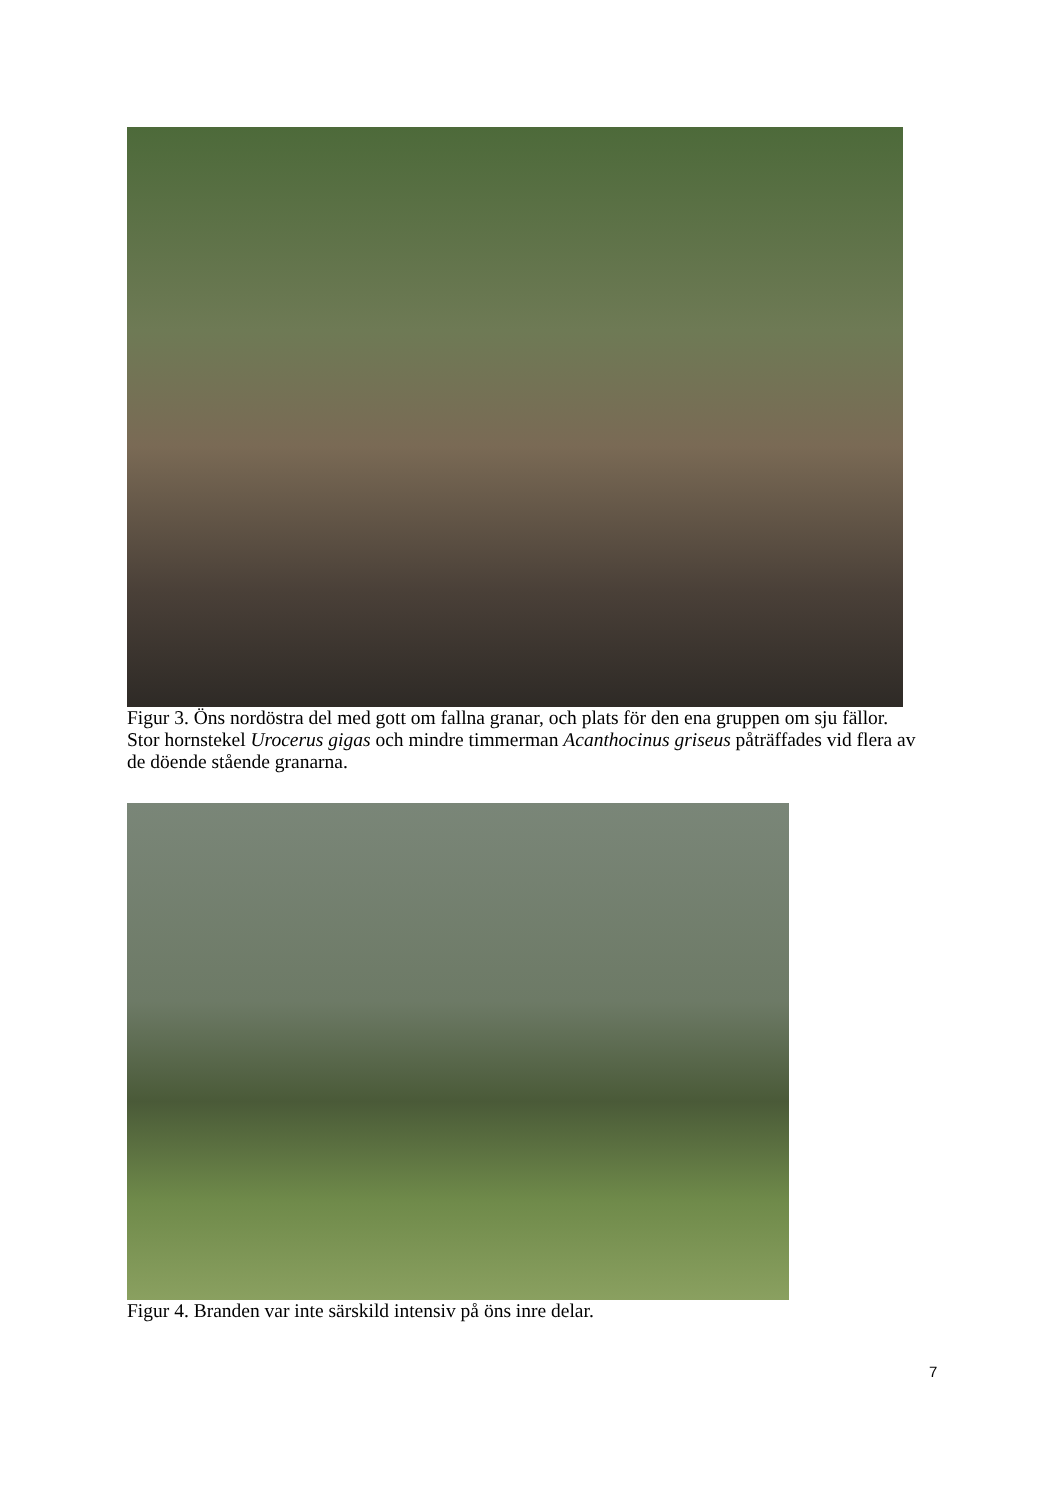Figur 3. Öns nordöstra del med gott om fallna granar, och plats för den ena gruppen om sju fällor. Stor hornstekel Urocerus gigas och mindre timmerman Acanthocinus griseus påträffades vid flera av de döende stående granarna.
Figur 4. Branden var inte särskild intensiv på öns inre delar.
7